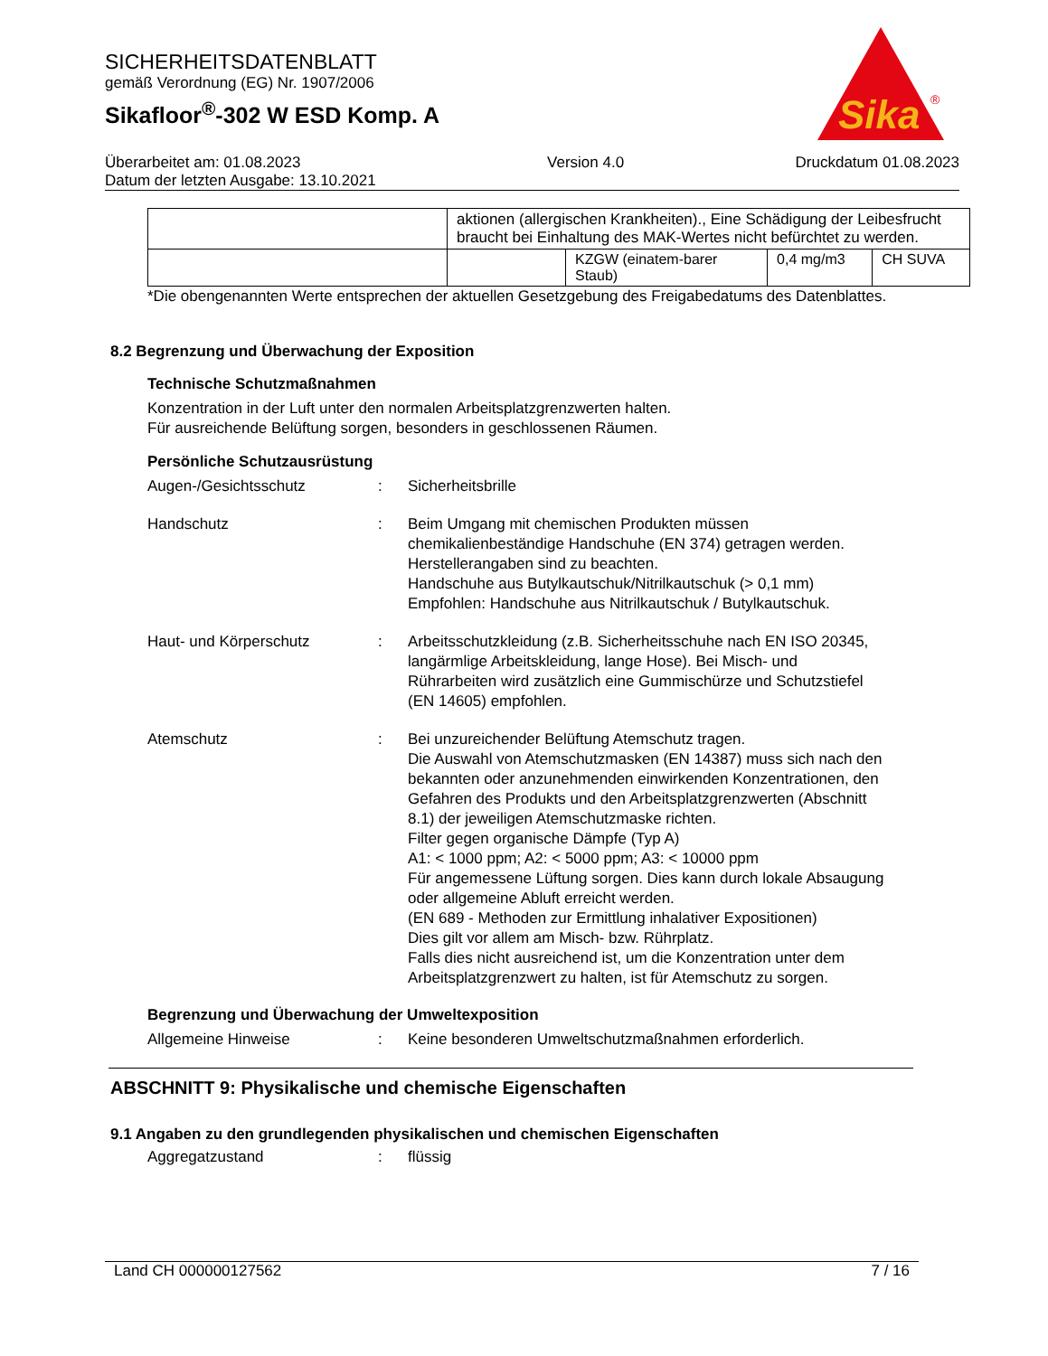SICHERHEITSDATENBLATT
gemäß Verordnung (EG) Nr. 1907/2006
Sikafloor<sup>®</sup>-302 W ESD Komp. A
Überarbeitet am: 01.08.2023
Datum der letzten Ausgabe: 13.10.2021
Version 4.0 Druckdatum 01.08.2023
Sika
®
| | aktionen (allergischen Krankheiten)., Eine Schädigung der Leibesfrucht braucht bei Einhaltung des MAK-Wertes nicht befürchtet zu werden. | | | |
| | | KZGW (einatem-barer Staub) | 0,4 mg/m3 | CH SUVA |
*Die obengenannten Werte entsprechen der aktuellen Gesetzgebung des Freigabedatums des Datenblattes.
8.2 Begrenzung und Überwachung der Exposition
Technische Schutzmaßnahmen
Konzentration in der Luft unter den normalen Arbeitsplatzgrenzwerten halten.
Für ausreichende Belüftung sorgen, besonders in geschlossenen Räumen.
Persönliche Schutzausrüstung
Augen-/Gesichtsschutz : Sicherheitsbrille
Handschutz : Beim Umgang mit chemischen Produkten müssen chemikalienbeständige Handschuhe (EN 374) getragen werden. Herstellerangaben sind zu beachten.
Handschuhe aus Butylkautschuk/Nitrilkautschuk (> 0,1 mm)
Empfohlen: Handschuhe aus Nitrilkautschuk / Butylkautschuk.
Haut- und Körperschutz : Arbeitsschutzkleidung (z.B. Sicherheitsschuhe nach EN ISO 20345, langärmlige Arbeitskleidung, lange Hose). Bei Misch- und Rührarbeiten wird zusätzlich eine Gummischürze und Schutzstiefel (EN 14605) empfohlen.
Atemschutz : Bei unzureichender Belüftung Atemschutz tragen.
Die Auswahl von Atemschutzmasken (EN 14387) muss sich nach den bekannten oder anzunehmenden einwirkenden Konzentrationen, den Gefahren des Produkts und den Arbeitsplatzgrenzwerten (Abschnitt 8.1) der jeweiligen Atemschutzmaske richten.
Filter gegen organische Dämpfe (Typ A)
A1: < 1000 ppm; A2: < 5000 ppm; A3: < 10000 ppm
Für angemessene Lüftung sorgen. Dies kann durch lokale Absaugung oder allgemeine Abluft erreicht werden.
(EN 689 - Methoden zur Ermittlung inhalativer Expositionen)
Dies gilt vor allem am Misch- bzw. Rührplatz.
Falls dies nicht ausreichend ist, um die Konzentration unter dem Arbeitsplatzgrenzwert zu halten, ist für Atemschutz zu sorgen.
Begrenzung und Überwachung der Umweltexposition
Allgemeine Hinweise : Keine besonderen Umweltschutzmaßnahmen erforderlich.
ABSCHNITT 9: Physikalische und chemische Eigenschaften
9.1 Angaben zu den grundlegenden physikalischen und chemischen Eigenschaften
Aggregatzustand : flüssig
Land CH 000000127562 7 / 16